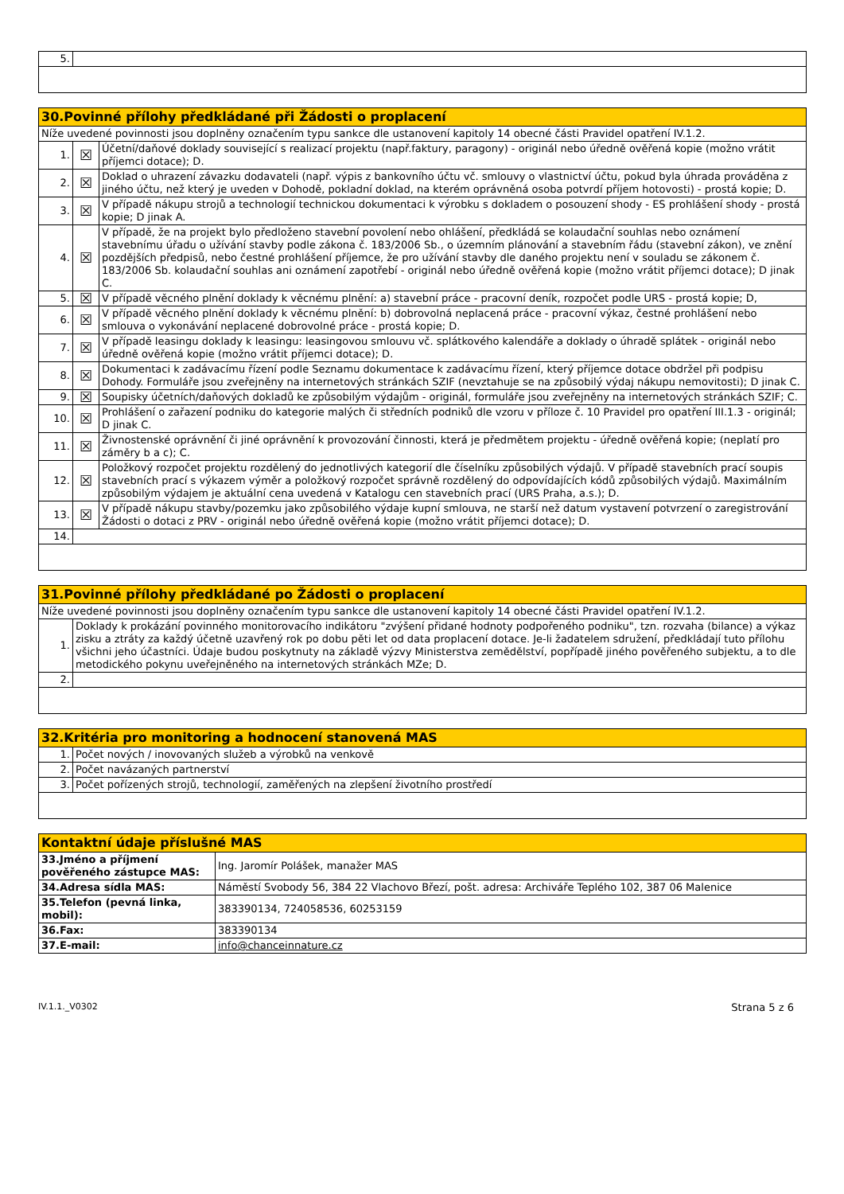| 5. | |
| 30.Povinné přílohy předkládané při Žádosti o proplacení | | |
| --- | --- | --- |
| Níže uvedené povinnosti jsou doplněny označením typu sankce dle ustanovení kapitoly 14 obecné části Pravidel opatření IV.1.2. | | |
| 1. | ☒ | Účetní/daňové doklady související s realizací projektu (např.faktury, paragony) - originál nebo úředně ověřená kopie (možno vrátit příjemci dotace); D. |
| 2. | ☒ | Doklad o uhrazení závazku dodavateli (např. výpis z bankovního účtu vč. smlouvy o vlastnictví účtu, pokud byla úhrada prováděna z jiného účtu, než který je uveden v Dohodě, pokladní doklad, na kterém oprávněná osoba potvrdí příjem hotovosti) - prostá kopie; D. |
| 3. | ☒ | V případě nákupu strojů a technologií technickou dokumentaci k výrobku s dokladem o posouzení shody - ES prohlášení shody - prostá kopie; D jinak A. |
| 4. | ☒ | V případě, že na projekt bylo předloženo stavební povolení nebo ohlášení, předkládá se kolaudační souhlas nebo oznámení stavebnímu úřadu o užívání stavby podle zákona č. 183/2006 Sb., o územním plánování a stavebním řádu (stavební zákon), ve znění pozdějších předpisů, nebo čestné prohlášení příjemce, že pro užívání stavby dle daného projektu není v souladu se zákonem č. 183/2006 Sb. kolaudační souhlas ani oznámení zapotřebí - originál nebo úředně ověřená kopie (možno vrátit příjemci dotace); D jinak C. |
| 5. | ☒ | V případě věcného plnění doklady k věcnému plnění: a) stavební práce - pracovní deník, rozpočet podle URS - prostá kopie; D, |
| 6. | ☒ | V případě věcného plnění doklady k věcnému plnění: b) dobrovolná neplacená práce - pracovní výkaz, čestné prohlášení nebo smlouva o vykonávání neplacené dobrovolné práce - prostá kopie; D. |
| 7. | ☒ | V případě leasingu doklady k leasingu: leasingovou smlouvu vč. splátkového kalendáře a doklady o úhradě splátek - originál nebo úředně ověřená kopie (možno vrátit příjemci dotace); D. |
| 8. | ☒ | Dokumentaci k zadávacímu řízení podle Seznamu dokumentace k zadávacímu řízení, který příjemce dotace obdržel při podpisu Dohody. Formuláře jsou zveřejněny na internetových stránkách SZIF (nevztahuje se na způsobilý výdaj nákupu nemovitosti); D jinak C. |
| 9. | ☒ | Soupisky účetních/daňových dokladů ke způsobilým výdajům - originál, formuláře jsou zveřejněny na internetových stránkách SZIF; C. |
| 10. | ☒ | Prohlášení o zařazení podniku do kategorie malých či středních podniků dle vzoru v příloze č. 10 Pravidel pro opatření III.1.3 - originál; D jinak C. |
| 11. | ☒ | Živnostenské oprávnění či jiné oprávnění k provozování činnosti, která je předmětem projektu - úředně ověřená kopie; (neplatí pro záměry b a c); C. |
| 12. | ☒ | Položkový rozpočet projektu rozdělený do jednotlivých kategorií dle číselníku způsobilých výdajů. V případě stavebních prací soupis stavebních prací s výkazem výměr a položkový rozpočet správně rozdělený do odpovídajících kódů způsobilých výdajů. Maximálním způsobilým výdajem je aktuální cena uvedená v Katalogu cen stavebních prací (URS Praha, a.s.); D. |
| 13. | ☒ | V případě nákupu stavby/pozemku jako způsobilého výdaje kupní smlouva, ne starší než datum vystavení potvrzení o zaregistrování Žádosti o dotaci z PRV - originál nebo úředně ověřená kopie (možno vrátit příjemci dotace); D. |
| 14. | | |
| 31.Povinné přílohy předkládané po Žádosti o proplacení | |
| --- | --- |
| Níže uvedené povinnosti jsou doplněny označením typu sankce dle ustanovení kapitoly 14 obecné části Pravidel opatření IV.1.2. | |
| 1. | Doklady k prokázání povinného monitorovacího indikátoru "zvýšení přidané hodnoty podpořeného podniku", tzn. rozvaha (bilance) a výkaz zisku a ztráty za každý účetně uzavřený rok po dobu pěti let od data proplacení dotace. Je-li žadatelem sdružení, předkládají tuto přílohu všichni jeho účastníci. Údaje budou poskytnuty na základě výzvy Ministerstva zemědělství, popřípadě jiného pověřeného subjektu, a to dle metodického pokynu uveřejněného na internetových stránkách MZe; D. |
| 2. | |
| 32.Kritéria pro monitoring a hodnocení stanovená MAS | |
| --- | --- |
| 1. | Počet nových / inovovaných služeb a výrobků na venkově |
| 2. | Počet navázaných partnerství |
| 3. | Počet pořízených strojů, technologií, zaměřených na zlepšení životního prostředí |
| Kontaktní údaje příslušné MAS | |
| --- | --- |
| 33.Jméno a příjmení pověřeného zástupce MAS: | Ing. Jaromír Polášek, manažer MAS |
| 34.Adresa sídla MAS: | Náměstí Svobody 56, 384 22 Vlachovo Březí, pošt. adresa: Archiváře Teplého 102, 387 06 Malenice |
| 35.Telefon (pevná linka, mobil): | 383390134, 724058536, 60253159 |
| 36.Fax: | 383390134 |
| 37.E-mail: | info@chanceinnature.cz |
IV.1.1._V0302 Strana 5 z 6